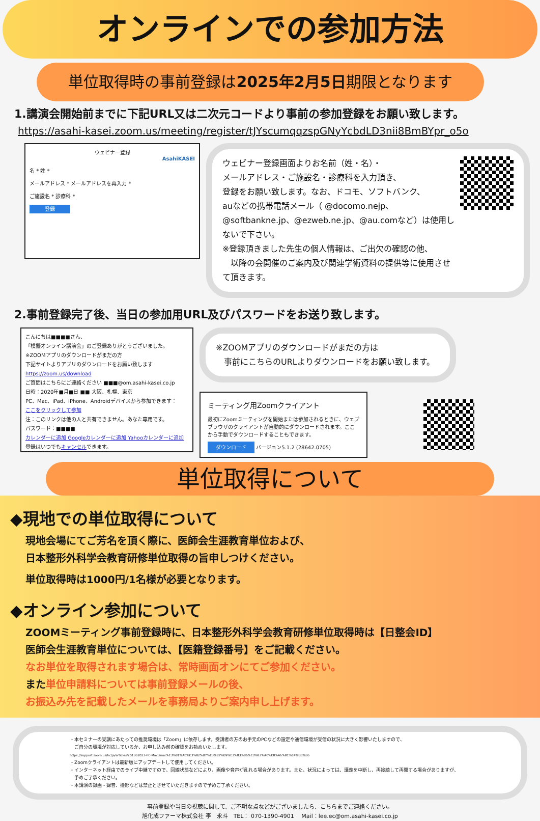オンラインでの参加方法
単位取得時の事前登録は2025年2月5日期限となります
1.講演会開始前までに下記URL又は二次元コードより事前の参加登録をお願い致します。
https://asahi-kasei.zoom.us/meeting/register/tJYscumqqzspGNyYcbdLD3nii8BmBYpr_o5o
ウェビナー登録
AsahiKASEI
名 * 姓 *
メールアドレス * メールアドレスを再入力 *
ご施設名 * 診療科 *
登録
ウェビナー登録画面よりお名前（姓・名）・
メールアドレス・ご施設名・診療科を入力頂き、
登録をお願い致します。なお、ドコモ、ソフトバンク、
auなどの携帯電話メール（ @docomo.nejp、
@softbankne.jp、@ezweb.ne.jp、@au.comなど）は使用しないで下さい。
※登録頂きました先生の個人情報は、ご出欠の確認の他、
　以降の会開催のご案内及び関連学術資料の提供等に使用させて頂きます。
2.事前登録完了後、当日の参加用URL及びパスワードをお送り致します。
こんにちは■■■■さん、
「模擬オンライン講演会」のご登録ありがとうございました。
※ZOOMアプリのダウンロードがまだの方
下記サイトよりアプリのダウンロードをお願い致します
https://zoom.us/download
ご質問はこちらにご連絡ください ■■■@om.asahi-kasei.co.jp
日時：2020年■月■日 ■■ 大阪、札幌、東京
PC、Mac、iPad、iPhone、Androidデバイスから参加できます：
ここをクリックして参加
注：このリンクは他の人と共有できません。あなた専用です。
パスワード：■■■■
カレンダーに追加 Googleカレンダーに追加 Yahooカレンダーに追加
登録はいつでもキャンセルできます。
※ZOOMアプリのダウンロードがまだの方は
　事前にこちらのURLよりダウンロードをお願い致します。
ミーティング用Zoomクライアント
最初にZoomミーティングを開始または参加されるときに、ウェブブラウザのクライアントが自動的にダウンロードされます。ここから手動でダウンロードすることもできます。
ダウンロード バージョン5.1.2 (28642.0705)
単位取得について
◆現地での単位取得について
現地会場にてご芳名を頂く際に、医師会生涯教育単位および、
日本整形外科学会教育研修単位取得の旨申しつけください。
単位取得時は1000円/1名様が必要となります。
◆オンライン参加について
ZOOMミーティング事前登録時に、日本整形外科学会教育研修単位取得時は【日整会ID】
医師会生涯教育単位については、【医籍登録番号】をご記載ください。
なお単位を取得されます場合は、常時画面オンにてご参加ください。
また単位申請料については事前登録メールの後、
お振込み先を記載したメールを事務局よりご案内申し上げます。
・本セミナーの受講にあたっての推奨環境は「Zoom」に依存します。受講者の方のお手元のPCなどの設定や通信環境が受信の状況に大きく影響いたしますので、
　ご自分の環境が対応しているか、お申し込み前の確認をお勧めいたします。
https://support.zoom.us/hc/ja/articles/201362023-PC-MacLinux%E3%81%AE%E3%82%B7%E3%82%B9%E3%83%86%E3%83%A0%E8%A6%81%E4%BB%B6
・Zoomクライアントは最新版にアップデートして使用してください。
・インターネット経由でのライブ中継ですので、回線状態などにより、画像や音声が乱れる場合があります。また、状況によっては、講義を中断し、再接続して再開する場合がありますが、
　予めご了承ください。
・本講演の録画・録音、撮影などは禁止とさせていただきますので予めご了承ください。
事前登録や当日の視聴に関して、ご不明な点などがございましたら、こちらまでご連絡ください。
旭化成ファーマ株式会社 李　永斗　TEL： 070-1390-4901　 Mail：lee.ec@om.asahi-kasei.co.jp